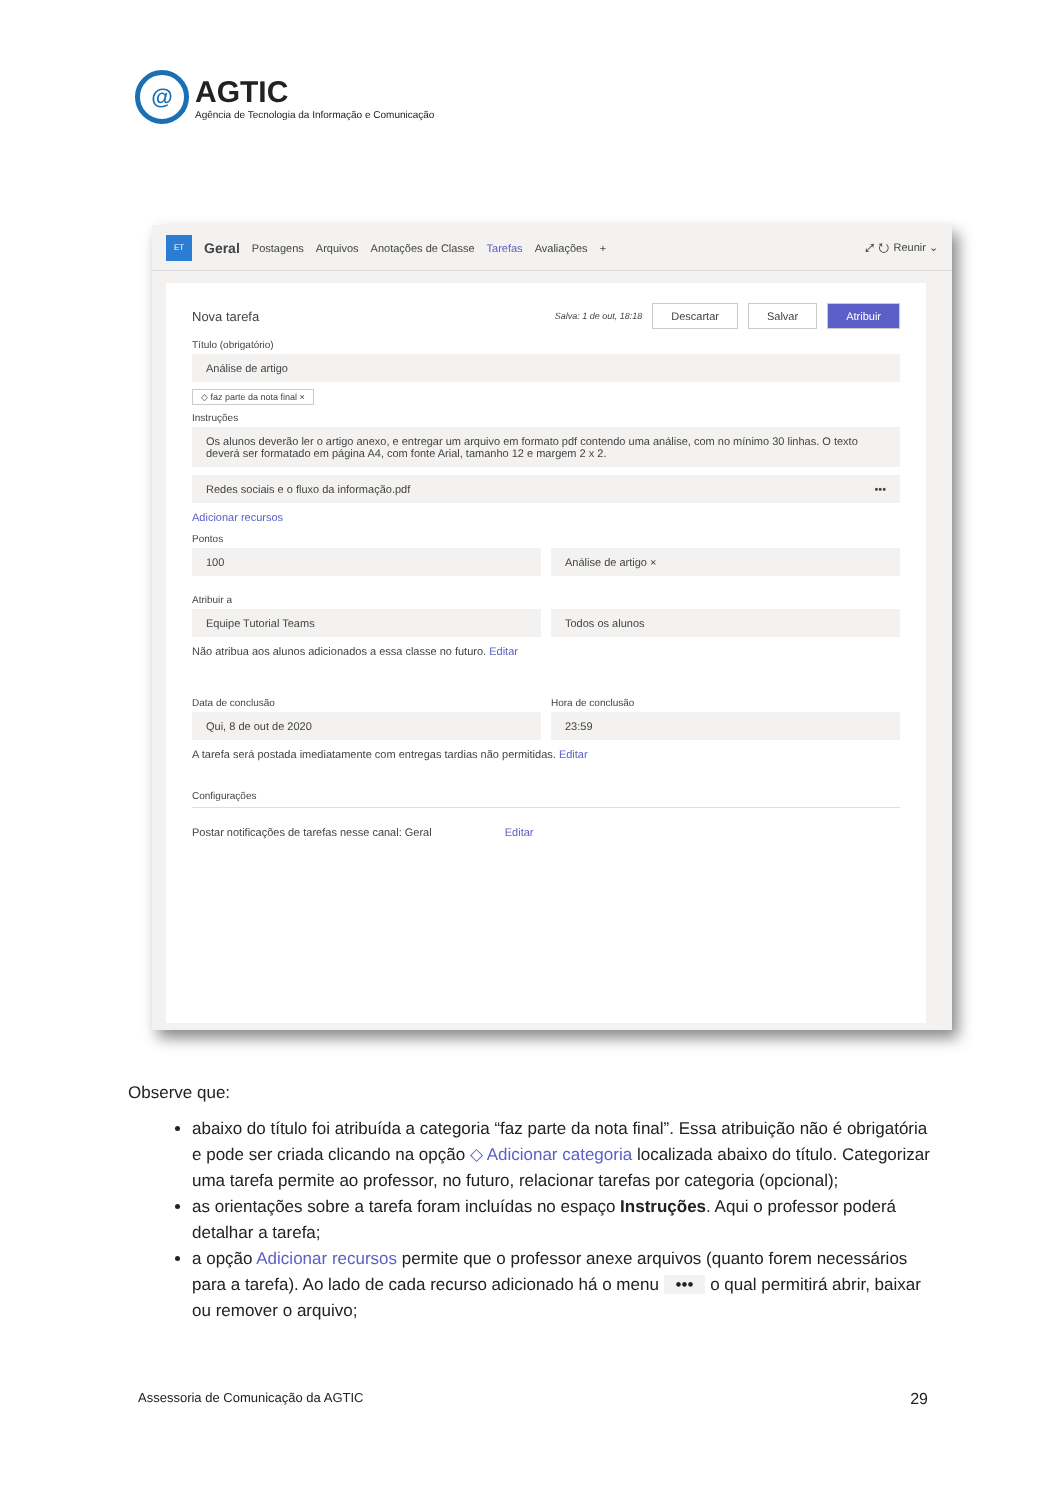@
AGTIC
Agência de Tecnologia da Informação e Comunicação
ET Geral Postagens Arquivos Anotações de Classe Tarefas Avaliações + ⤢ ↻ Reunir ⌄
Nova tarefa Salva: 1 de out, 18:18 Descartar Salvar Atribuir
Título (obrigatório)
Análise de artigo
◇ faz parte da nota final ×
Instruções
Os alunos deverão ler o artigo anexo, e entregar um arquivo em formato pdf contendo uma análise, com no mínimo 30 linhas. O texto deverá ser formatado em página A4, com fonte Arial, tamanho 12 e margem 2 x 2.
Redes sociais e o fluxo da informação.pdf •••
Adicionar recursos
Pontos
100 Análise de artigo ×
Atribuir a
Equipe Tutorial Teams Todos os alunos
Não atribua aos alunos adicionados a essa classe no futuro. Editar
Data de conclusão
Qui, 8 de out de 2020
Hora de conclusão
23:59
A tarefa será postada imediatamente com entregas tardias não permitidas. Editar
Configurações
Postar notificações de tarefas nesse canal: Geral Editar
Observe que:
abaixo do título foi atribuída a categoria “faz parte da nota final”. Essa atribuição não é obrigatória e pode ser criada clicando na opção ◇ Adicionar categoria localizada abaixo do título. Categorizar uma tarefa permite ao professor, no futuro, relacionar tarefas por categoria (opcional);
as orientações sobre a tarefa foram incluídas no espaço Instruções. Aqui o professor poderá detalhar a tarefa;
a opção Adicionar recursos permite que o professor anexe arquivos (quanto forem necessários para a tarefa). Ao lado de cada recurso adicionado há o menu ••• o qual permitirá abrir, baixar ou remover o arquivo;
Assessoria de Comunicação da AGTIC 29